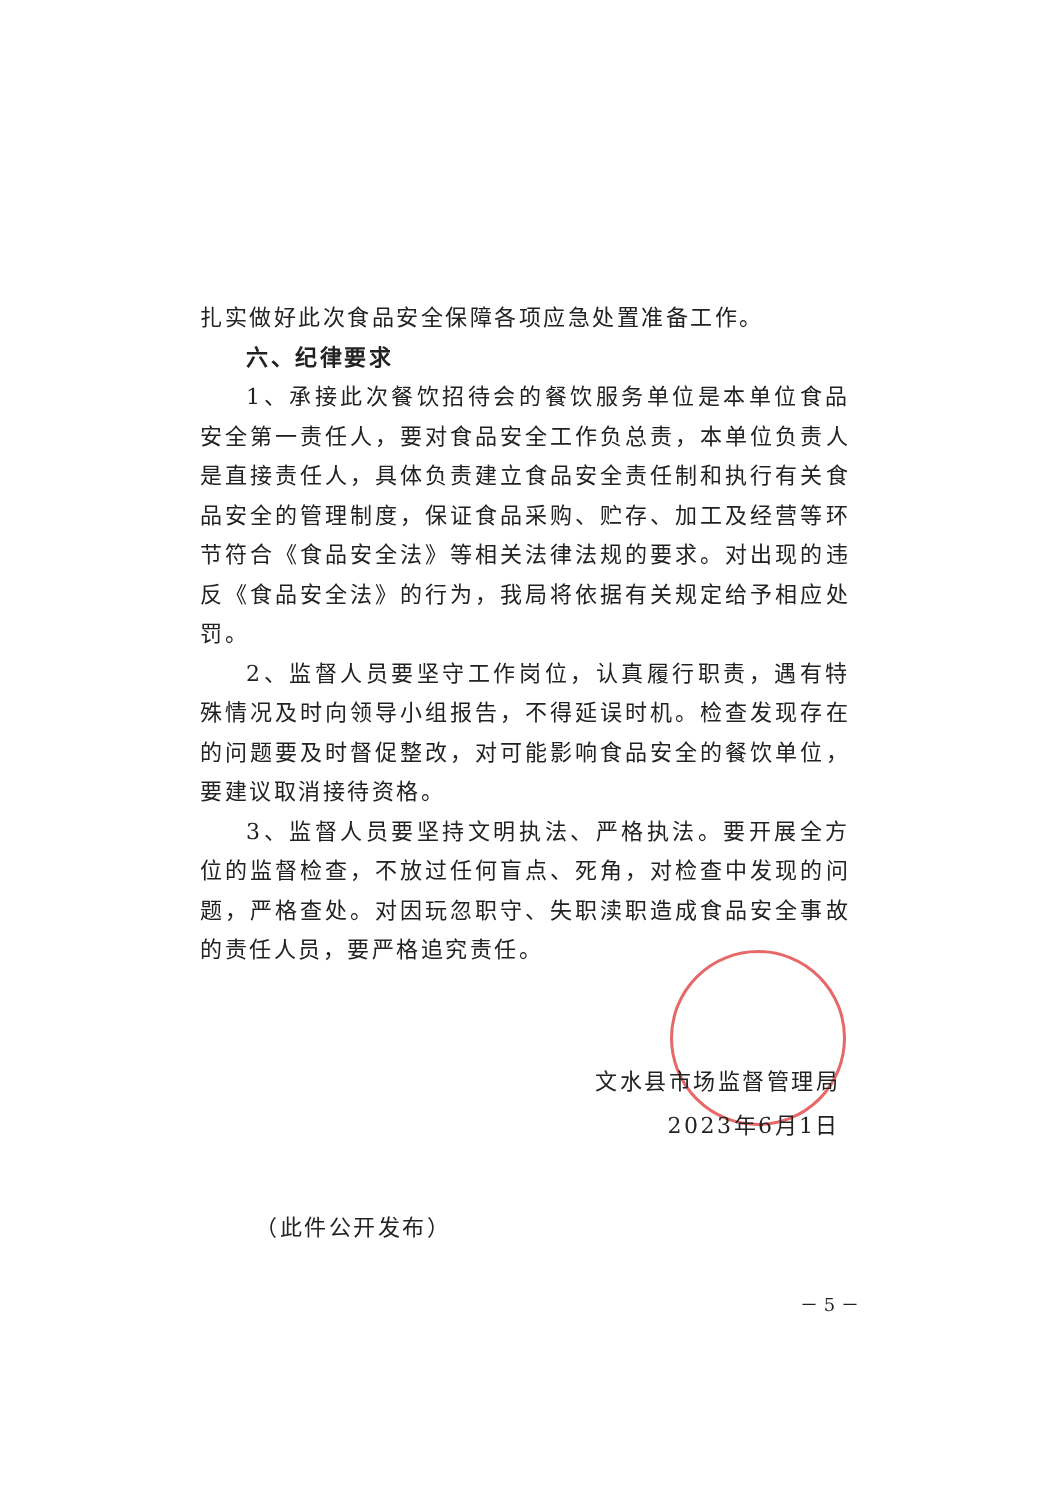扎实做好此次食品安全保障各项应急处置准备工作。
六、纪律要求
1、承接此次餐饮招待会的餐饮服务单位是本单位食品安全第一责任人，要对食品安全工作负总责，本单位负责人是直接责任人，具体负责建立食品安全责任制和执行有关食品安全的管理制度，保证食品采购、贮存、加工及经营等环节符合《食品安全法》等相关法律法规的要求。对出现的违反《食品安全法》的行为，我局将依据有关规定给予相应处罚。
2、监督人员要坚守工作岗位，认真履行职责，遇有特殊情况及时向领导小组报告，不得延误时机。检查发现存在的问题要及时督促整改，对可能影响食品安全的餐饮单位，要建议取消接待资格。
3、监督人员要坚持文明执法、严格执法。要开展全方位的监督检查，不放过任何盲点、死角，对检查中发现的问题，严格查处。对因玩忽职守、失职渎职造成食品安全事故的责任人员，要严格追究责任。
文水县市场监督管理局
2023年6月1日
（此件公开发布）
－ 5 －